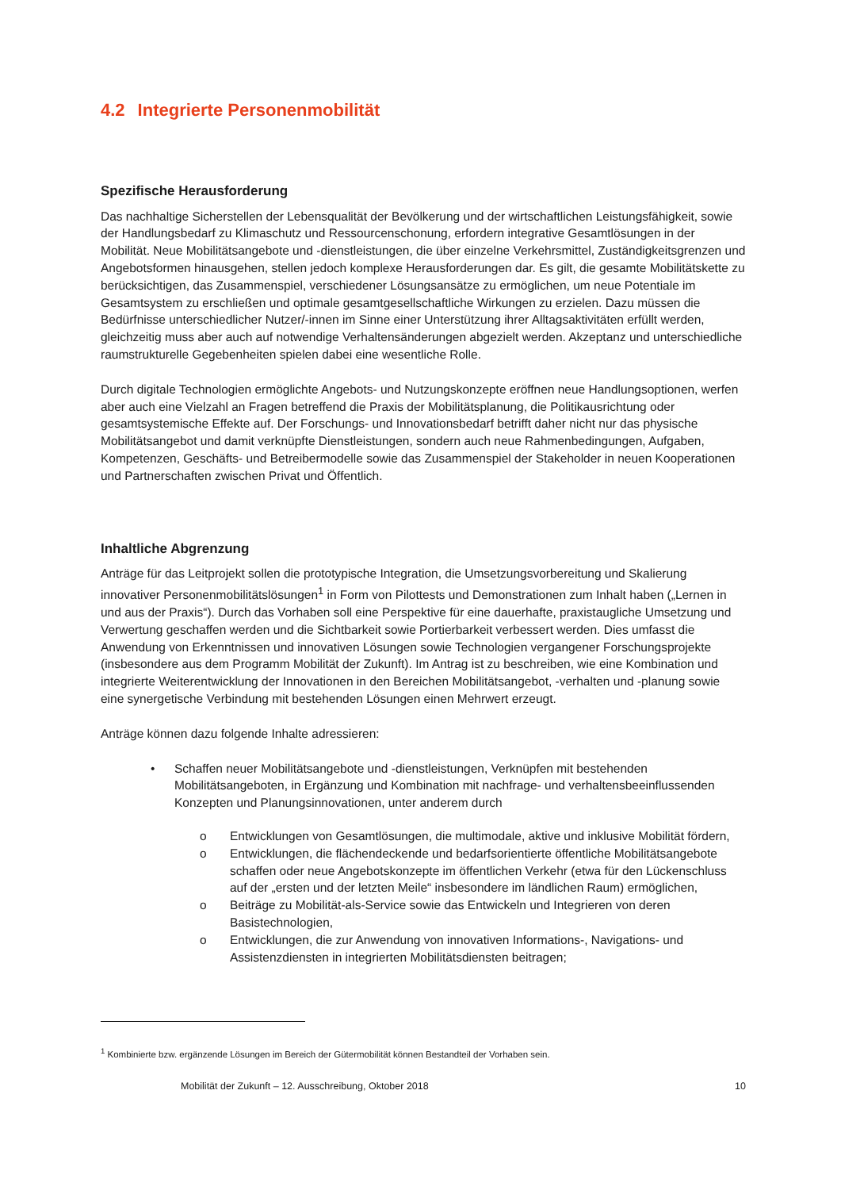4.2 Integrierte Personenmobilität
Spezifische Herausforderung
Das nachhaltige Sicherstellen der Lebensqualität der Bevölkerung und der wirtschaftlichen Leistungsfähigkeit, sowie der Handlungsbedarf zu Klimaschutz und Ressourcenschonung, erfordern integrative Gesamtlösungen in der Mobilität. Neue Mobilitätsangebote und -dienstleistungen, die über einzelne Verkehrsmittel, Zuständigkeitsgrenzen und Angebotsformen hinausgehen, stellen jedoch komplexe Herausforderungen dar. Es gilt, die gesamte Mobilitätskette zu berücksichtigen, das Zusammenspiel, verschiedener Lösungsansätze zu ermöglichen, um neue Potentiale im Gesamtsystem zu erschließen und optimale gesamtgesellschaftliche Wirkungen zu erzielen. Dazu müssen die Bedürfnisse unterschiedlicher Nutzer/-innen im Sinne einer Unterstützung ihrer Alltagsaktivitäten erfüllt werden, gleichzeitig muss aber auch auf notwendige Verhaltensänderungen abgezielt werden. Akzeptanz und unterschiedliche raumstrukturelle Gegebenheiten spielen dabei eine wesentliche Rolle.
Durch digitale Technologien ermöglichte Angebots- und Nutzungskonzepte eröffnen neue Handlungsoptionen, werfen aber auch eine Vielzahl an Fragen betreffend die Praxis der Mobilitätsplanung, die Politikausrichtung oder gesamtsystemische Effekte auf. Der Forschungs- und Innovationsbedarf betrifft daher nicht nur das physische Mobilitätsangebot und damit verknüpfte Dienstleistungen, sondern auch neue Rahmenbedingungen, Aufgaben, Kompetenzen, Geschäfts- und Betreibermodelle sowie das Zusammenspiel der Stakeholder in neuen Kooperationen und Partnerschaften zwischen Privat und Öffentlich.
Inhaltliche Abgrenzung
Anträge für das Leitprojekt sollen die prototypische Integration, die Umsetzungsvorbereitung und Skalierung innovativer Personenmobilitätslösungen<sup>1</sup> in Form von Pilottests und Demonstrationen zum Inhalt haben („Lernen in und aus der Praxis“). Durch das Vorhaben soll eine Perspektive für eine dauerhafte, praxistaugliche Umsetzung und Verwertung geschaffen werden und die Sichtbarkeit sowie Portierbarkeit verbessert werden. Dies umfasst die Anwendung von Erkenntnissen und innovativen Lösungen sowie Technologien vergangener Forschungsprojekte (insbesondere aus dem Programm Mobilität der Zukunft). Im Antrag ist zu beschreiben, wie eine Kombination und integrierte Weiterentwicklung der Innovationen in den Bereichen Mobilitätsangebot, -verhalten und -planung sowie eine synergetische Verbindung mit bestehenden Lösungen einen Mehrwert erzeugt.
Anträge können dazu folgende Inhalte adressieren:
• Schaffen neuer Mobilitätsangebote und -dienstleistungen, Verknüpfen mit bestehenden Mobilitätsangeboten, in Ergänzung und Kombination mit nachfrage- und verhaltensbeeinflussenden Konzepten und Planungsinnovationen, unter anderem durch
o Entwicklungen von Gesamtlösungen, die multimodale, aktive und inklusive Mobilität fördern,
o Entwicklungen, die flächendeckende und bedarfsorientierte öffentliche Mobilitätsangebote schaffen oder neue Angebotskonzepte im öffentlichen Verkehr (etwa für den Lückenschluss auf der „ersten und der letzten Meile“ insbesondere im ländlichen Raum) ermöglichen,
o Beiträge zu Mobilität-als-Service sowie das Entwickeln und Integrieren von deren Basistechnologien,
o Entwicklungen, die zur Anwendung von innovativen Informations-, Navigations- und Assistenzdiensten in integrierten Mobilitätsdiensten beitragen;
<sup>1</sup> Kombinierte bzw. ergänzende Lösungen im Bereich der Gütermobilität können Bestandteil der Vorhaben sein.
Mobilität der Zukunft – 12. Ausschreibung, Oktober 2018 10